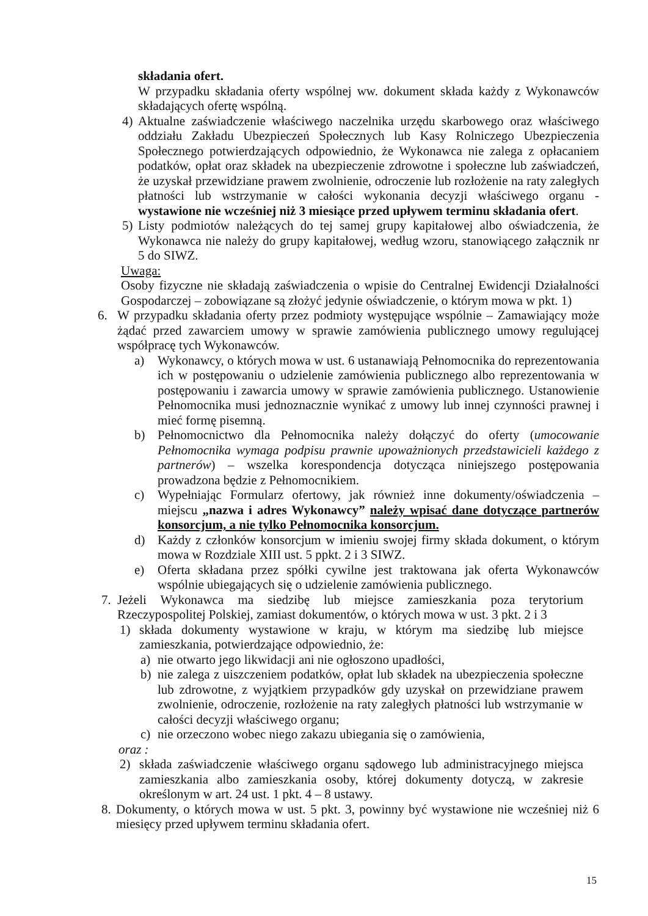składania ofert.
W przypadku składania oferty wspólnej ww. dokument składa każdy z Wykonawców składających ofertę wspólną.
4) Aktualne zaświadczenie właściwego naczelnika urzędu skarbowego oraz właściwego oddziału Zakładu Ubezpieczeń Społecznych lub Kasy Rolniczego Ubezpieczenia Społecznego potwierdzających odpowiednio, że Wykonawca nie zalega z opłacaniem podatków, opłat oraz składek na ubezpieczenie zdrowotne i społeczne lub zaświadczeń, że uzyskał przewidziane prawem zwolnienie, odroczenie lub rozłożenie na raty zaległych płatności lub wstrzymanie w całości wykonania decyzji właściwego organu - wystawione nie wcześniej niż 3 miesiące przed upływem terminu składania ofert.
5) Listy podmiotów należących do tej samej grupy kapitałowej albo oświadczenia, że Wykonawca nie należy do grupy kapitałowej, według wzoru, stanowiącego załącznik nr 5 do SIWZ.
Uwaga:
Osoby fizyczne nie składają zaświadczenia o wpisie do Centralnej Ewidencji Działalności Gospodarczej – zobowiązane są złożyć jedynie oświadczenie, o którym mowa w pkt. 1)
6. W przypadku składania oferty przez podmioty występujące wspólnie – Zamawiający może żądać przed zawarciem umowy w sprawie zamówienia publicznego umowy regulującej współpracę tych Wykonawców.
a) Wykonawcy, o których mowa w ust. 6 ustanawiają Pełnomocnika do reprezentowania ich w postępowaniu o udzielenie zamówienia publicznego albo reprezentowania w postępowaniu i zawarcia umowy w sprawie zamówienia publicznego. Ustanowienie Pełnomocnika musi jednoznacznie wynikać z umowy lub innej czynności prawnej i mieć formę pisemną.
b) Pełnomocnictwo dla Pełnomocnika należy dołączyć do oferty (umocowanie Pełnomocnika wymaga podpisu prawnie upoważnionych przedstawicieli każdego z partnerów) – wszelka korespondencja dotycząca niniejszego postępowania prowadzona będzie z Pełnomocnikiem.
c) Wypełniając Formularz ofertowy, jak również inne dokumenty/oświadczenia – miejscu „nazwa i adres Wykonawcy” należy wpisać dane dotyczące partnerów konsorcjum, a nie tylko Pełnomocnika konsorcjum.
d) Każdy z członków konsorcjum w imieniu swojej firmy składa dokument, o którym mowa w Rozdziale XIII ust. 5 ppkt. 2 i 3 SIWZ.
e) Oferta składana przez spółki cywilne jest traktowana jak oferta Wykonawców wspólnie ubiegających się o udzielenie zamówienia publicznego.
7. Jeżeli Wykonawca ma siedzibę lub miejsce zamieszkania poza terytorium Rzeczypospolitej Polskiej, zamiast dokumentów, o których mowa w ust. 3 pkt. 2 i 3
1) składa dokumenty wystawione w kraju, w którym ma siedzibę lub miejsce zamieszkania, potwierdzające odpowiednio, że:
a) nie otwarto jego likwidacji ani nie ogłoszono upadłości,
b) nie zalega z uiszczeniem podatków, opłat lub składek na ubezpieczenia społeczne lub zdrowotne, z wyjątkiem przypadków gdy uzyskał on przewidziane prawem zwolnienie, odroczenie, rozłożenie na raty zaległych płatności lub wstrzymanie w całości decyzji właściwego organu;
c) nie orzeczono wobec niego zakazu ubiegania się o zamówienia,
oraz :
2) składa zaświadczenie właściwego organu sądowego lub administracyjnego miejsca zamieszkania albo zamieszkania osoby, której dokumenty dotyczą, w zakresie określonym w art. 24 ust. 1 pkt. 4 – 8 ustawy.
8. Dokumenty, o których mowa w ust. 5 pkt. 3, powinny być wystawione nie wcześniej niż 6 miesięcy przed upływem terminu składania ofert.
15